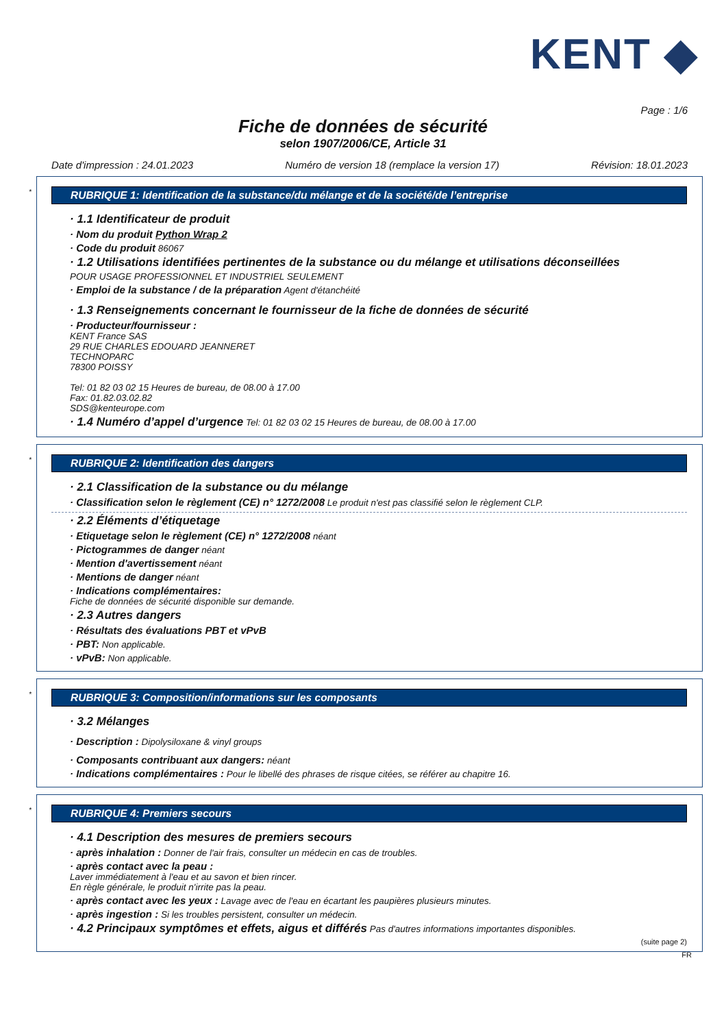KENT ◆
Page : 1/6
Fiche de données de sécurité
selon 1907/2006/CE, Article 31
Date d'impression : 24.01.2023 Numéro de version 18 (remplace la version 17) Révision: 18.01.2023
*
RUBRIQUE 1: Identification de la substance/du mélange et de la société/de l’entreprise
· 1.1 Identificateur de produit
· Nom du produit Python Wrap 2
· Code du produit 86067
· 1.2 Utilisations identifiées pertinentes de la substance ou du mélange et utilisations déconseillées
POUR USAGE PROFESSIONNEL ET INDUSTRIEL SEULEMENT
· Emploi de la substance / de la préparation Agent d'étanchéité
· 1.3 Renseignements concernant le fournisseur de la fiche de données de sécurité
· Producteur/fournisseur :
KENT France SAS
29 RUE CHARLES EDOUARD JEANNERET
TECHNOPARC
78300 POISSY
Tel: 01 82 03 02 15 Heures de bureau, de 08.00 à 17.00
Fax: 01.82.03.02.82
SDS@kenteurope.com
· 1.4 Numéro d’appel d’urgence Tel: 01 82 03 02 15 Heures de bureau, de 08.00 à 17.00
*
RUBRIQUE 2: Identification des dangers
· 2.1 Classification de la substance ou du mélange
· Classification selon le règlement (CE) n° 1272/2008 Le produit n'est pas classifié selon le règlement CLP.
· 2.2 Éléments d’étiquetage
· Etiquetage selon le règlement (CE) n° 1272/2008 néant
· Pictogrammes de danger néant
· Mention d'avertissement néant
· Mentions de danger néant
· Indications complémentaires:
Fiche de données de sécurité disponible sur demande.
· 2.3 Autres dangers
· Résultats des évaluations PBT et vPvB
· PBT: Non applicable.
· vPvB: Non applicable.
*
RUBRIQUE 3: Composition/informations sur les composants
· 3.2 Mélanges
· Description : Dipolysiloxane & vinyl groups
· Composants contribuant aux dangers: néant
· Indications complémentaires : Pour le libellé des phrases de risque citées, se référer au chapitre 16.
*
RUBRIQUE 4: Premiers secours
· 4.1 Description des mesures de premiers secours
· après inhalation : Donner de l'air frais, consulter un médecin en cas de troubles.
· après contact avec la peau :
Laver immédiatement à l'eau et au savon et bien rincer.
En règle générale, le produit n'irrite pas la peau.
· après contact avec les yeux : Lavage avec de l'eau en écartant les paupières plusieurs minutes.
· après ingestion : Si les troubles persistent, consulter un médecin.
· 4.2 Principaux symptômes et effets, aigus et différés Pas d'autres informations importantes disponibles.
(suite page 2)
FR